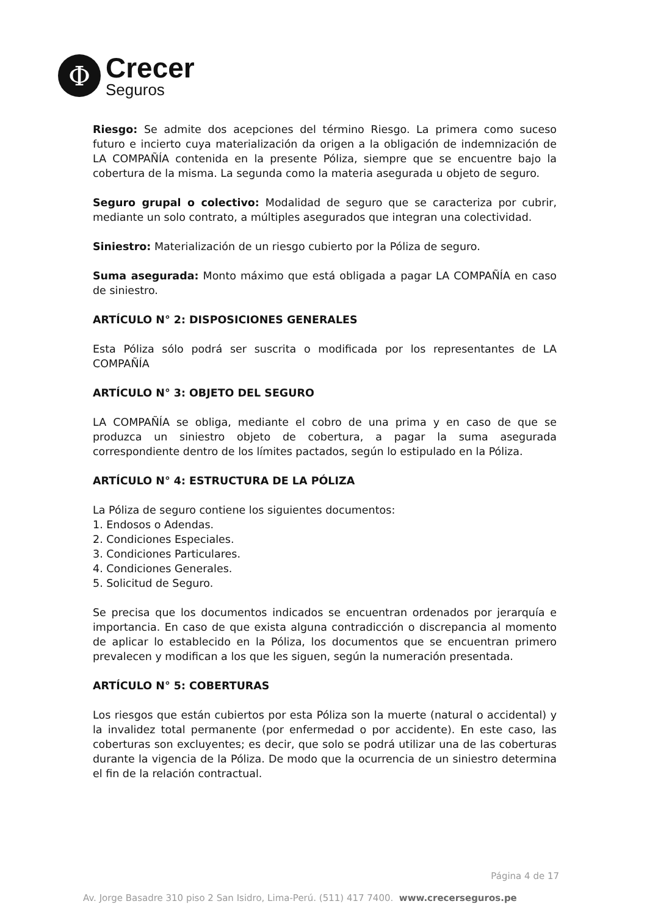Φ
Crecer
Seguros
Riesgo: Se admite dos acepciones del término Riesgo. La primera como suceso futuro e incierto cuya materialización da origen a la obligación de indemnización de LA COMPAÑÍA contenida en la presente Póliza, siempre que se encuentre bajo la cobertura de la misma. La segunda como la materia asegurada u objeto de seguro.
Seguro grupal o colectivo: Modalidad de seguro que se caracteriza por cubrir, mediante un solo contrato, a múltiples asegurados que integran una colectividad.
Siniestro: Materialización de un riesgo cubierto por la Póliza de seguro.
Suma asegurada: Monto máximo que está obligada a pagar LA COMPAÑÍA en caso de siniestro.
ARTÍCULO N° 2: DISPOSICIONES GENERALES
Esta Póliza sólo podrá ser suscrita o modificada por los representantes de LA COMPAÑÍA
ARTÍCULO N° 3: OBJETO DEL SEGURO
LA COMPAÑÍA se obliga, mediante el cobro de una prima y en caso de que se produzca un siniestro objeto de cobertura, a pagar la suma asegurada correspondiente dentro de los límites pactados, según lo estipulado en la Póliza.
ARTÍCULO N° 4: ESTRUCTURA DE LA PÓLIZA
La Póliza de seguro contiene los siguientes documentos:
1. Endosos o Adendas.
2. Condiciones Especiales.
3. Condiciones Particulares.
4. Condiciones Generales.
5. Solicitud de Seguro.
Se precisa que los documentos indicados se encuentran ordenados por jerarquía e importancia. En caso de que exista alguna contradicción o discrepancia al momento de aplicar lo establecido en la Póliza, los documentos que se encuentran primero prevalecen y modifican a los que les siguen, según la numeración presentada.
ARTÍCULO N° 5: COBERTURAS
Los riesgos que están cubiertos por esta Póliza son la muerte (natural o accidental) y la invalidez total permanente (por enfermedad o por accidente). En este caso, las coberturas son excluyentes; es decir, que solo se podrá utilizar una de las coberturas durante la vigencia de la Póliza. De modo que la ocurrencia de un siniestro determina el fin de la relación contractual.
Página 4 de 17
Av. Jorge Basadre 310 piso 2 San Isidro, Lima-Perú. (511) 417 7400. www.crecerseguros.pe